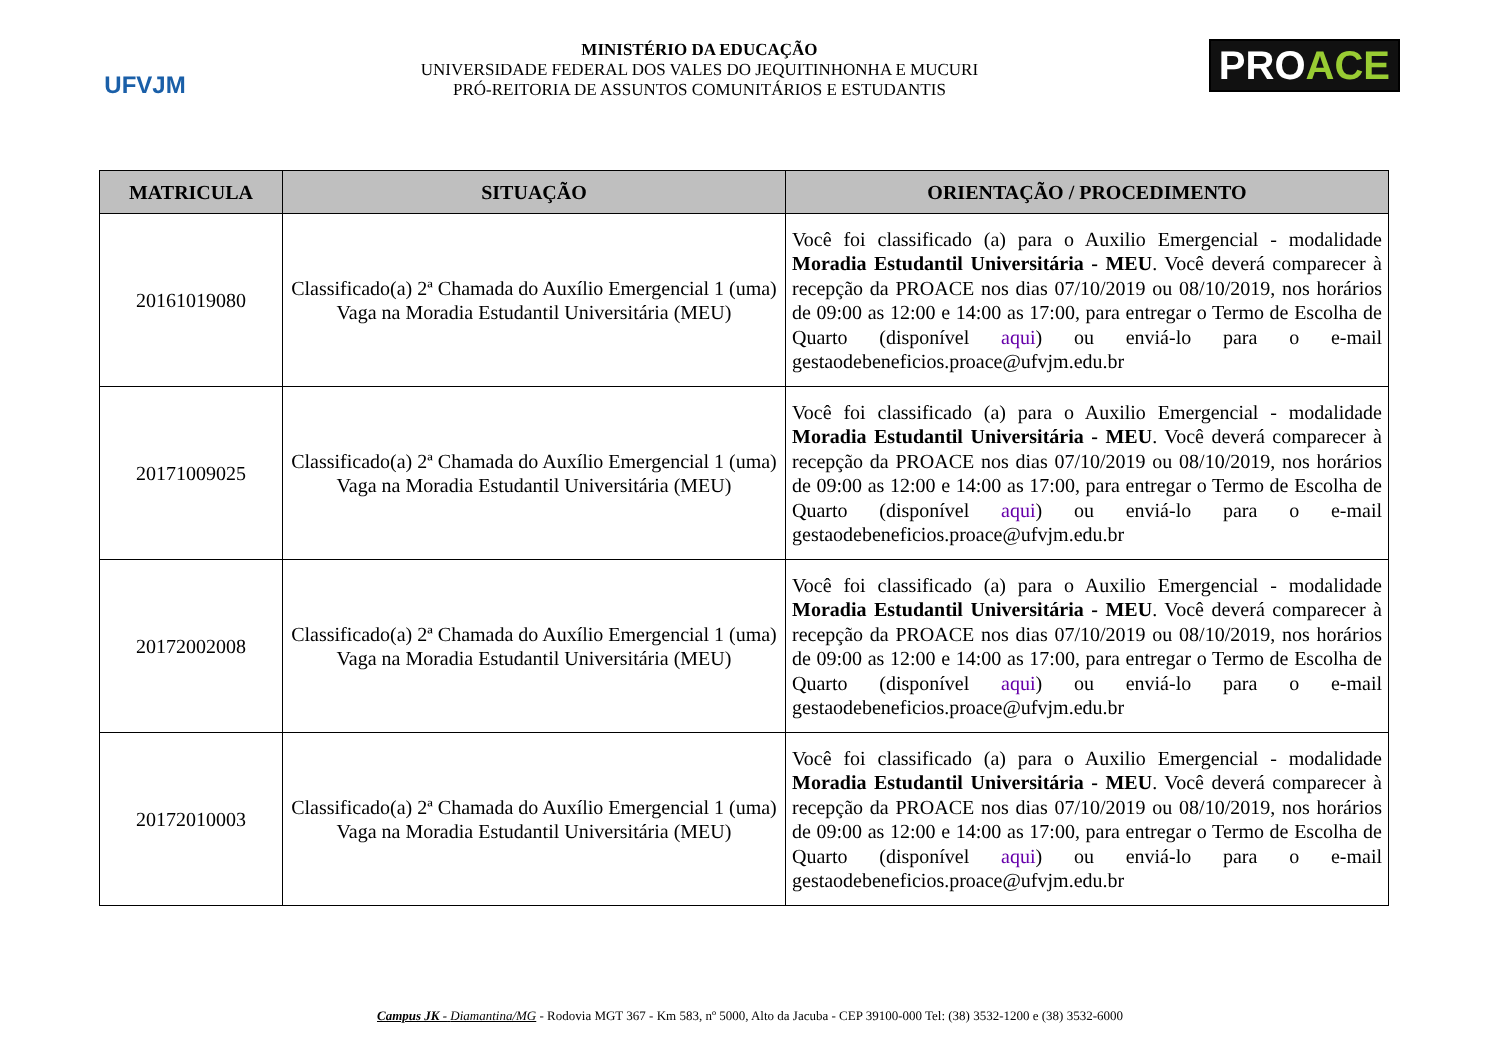UFVJM
MINISTÉRIO DA EDUCAÇÃO
UNIVERSIDADE FEDERAL DOS VALES DO JEQUITINHONHA E MUCURI
PRÓ-REITORIA DE ASSUNTOS COMUNITÁRIOS E ESTUDANTIS
PROACE
| MATRICULA | SITUAÇÃO | ORIENTAÇÃO / PROCEDIMENTO |
| --- | --- | --- |
| 20161019080 | Classificado(a) 2ª Chamada do Auxílio Emergencial 1 (uma) Vaga na Moradia Estudantil Universitária (MEU) | Você foi classificado (a) para o Auxilio Emergencial - modalidade Moradia Estudantil Universitária - MEU . Você deverá comparecer à recepção da PROACE nos dias 07/10/2019 ou 08/10/2019, nos horários de 09:00 as 12:00 e 14:00 as 17:00, para entregar o Termo de Escolha de Quarto (disponível aqui ) ou enviá-lo para o e-mail gestaodebeneficios.proace@ufvjm.edu.br |
| 20171009025 | Classificado(a) 2ª Chamada do Auxílio Emergencial 1 (uma) Vaga na Moradia Estudantil Universitária (MEU) | Você foi classificado (a) para o Auxilio Emergencial - modalidade Moradia Estudantil Universitária - MEU . Você deverá comparecer à recepção da PROACE nos dias 07/10/2019 ou 08/10/2019, nos horários de 09:00 as 12:00 e 14:00 as 17:00, para entregar o Termo de Escolha de Quarto (disponível aqui ) ou enviá-lo para o e-mail gestaodebeneficios.proace@ufvjm.edu.br |
| 20172002008 | Classificado(a) 2ª Chamada do Auxílio Emergencial 1 (uma) Vaga na Moradia Estudantil Universitária (MEU) | Você foi classificado (a) para o Auxilio Emergencial - modalidade Moradia Estudantil Universitária - MEU . Você deverá comparecer à recepção da PROACE nos dias 07/10/2019 ou 08/10/2019, nos horários de 09:00 as 12:00 e 14:00 as 17:00, para entregar o Termo de Escolha de Quarto (disponível aqui ) ou enviá-lo para o e-mail gestaodebeneficios.proace@ufvjm.edu.br |
| 20172010003 | Classificado(a) 2ª Chamada do Auxílio Emergencial 1 (uma) Vaga na Moradia Estudantil Universitária (MEU) | Você foi classificado (a) para o Auxilio Emergencial - modalidade Moradia Estudantil Universitária - MEU . Você deverá comparecer à recepção da PROACE nos dias 07/10/2019 ou 08/10/2019, nos horários de 09:00 as 12:00 e 14:00 as 17:00, para entregar o Termo de Escolha de Quarto (disponível aqui ) ou enviá-lo para o e-mail gestaodebeneficios.proace@ufvjm.edu.br |
Campus JK - Diamantina/MG - Rodovia MGT 367 - Km 583, nº 5000, Alto da Jacuba - CEP 39100-000 Tel: (38) 3532-1200 e (38) 3532-6000